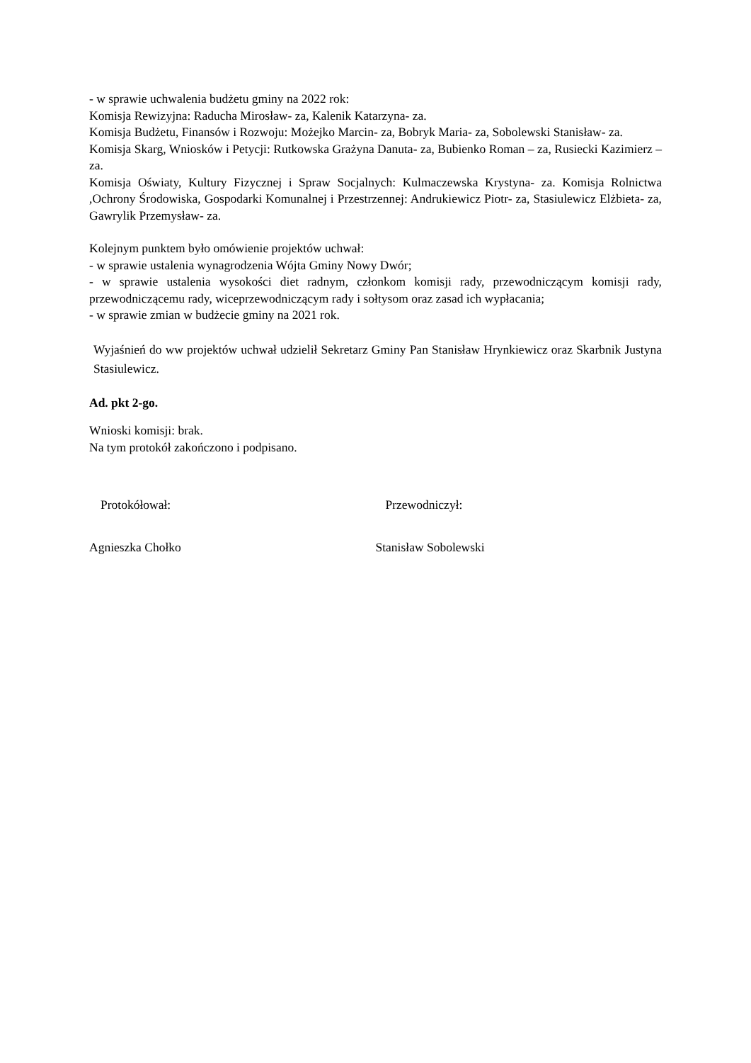- w sprawie uchwalenia budżetu gminy na 2022 rok:
Komisja Rewizyjna: Raducha Mirosław- za, Kalenik Katarzyna- za.
Komisja Budżetu, Finansów i Rozwoju: Możejko Marcin- za, Bobryk Maria- za, Sobolewski Stanisław- za.
Komisja Skarg, Wniosków i Petycji: Rutkowska Grażyna Danuta- za, Bubienko Roman – za, Rusiecki Kazimierz – za.
Komisja Oświaty, Kultury Fizycznej i Spraw Socjalnych: Kulmaczewska Krystyna- za. Komisja Rolnictwa ,Ochrony Środowiska, Gospodarki Komunalnej i Przestrzennej: Andrukiewicz Piotr- za, Stasiulewicz Elżbieta- za, Gawrylik Przemysław- za.
Kolejnym punktem było omówienie projektów uchwał:
- w sprawie ustalenia wynagrodzenia Wójta Gminy Nowy Dwór;
- w sprawie ustalenia wysokości diet radnym, członkom komisji rady, przewodniczącym komisji rady, przewodniczącemu rady, wiceprzewodniczącym rady i sołtysom oraz zasad ich wypłacania;
- w sprawie zmian w budżecie gminy na 2021 rok.
Wyjaśnień do ww projektów uchwał udzielił Sekretarz Gminy Pan Stanisław Hrynkiewicz oraz Skarbnik Justyna Stasiulewicz.
Ad. pkt 2-go.
Wnioski komisji: brak.
Na tym protokół zakończono i podpisano.
Protokółował: Przewodniczył:
Agnieszka Chołko Stanisław Sobolewski